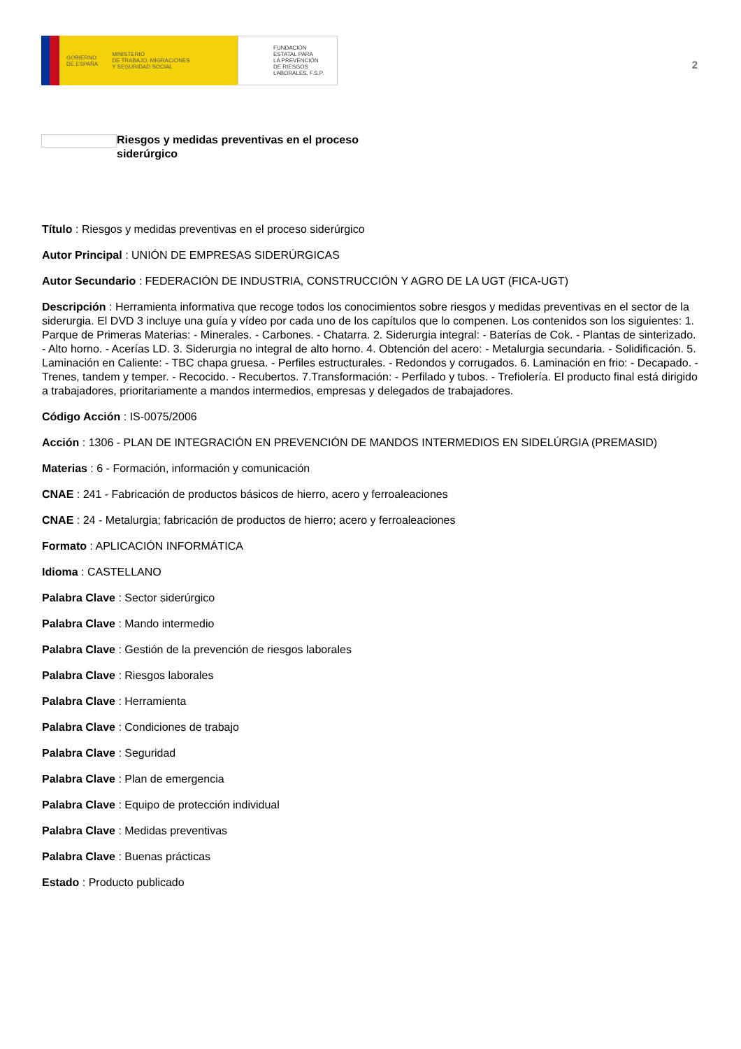GOBIERNO
DE ESPAÑA MINISTERIO
DE TRABAJO, MIGRACIONES
Y SEGURIDAD SOCIAL
FUNDACIÓN
ESTATAL PARA
LA PREVENCIÓN
DE RIESGOS
LABORALES, F.S.P.
2
Riesgos y medidas preventivas en el proceso
siderúrgico
Título : Riesgos y medidas preventivas en el proceso siderúrgico
Autor Principal : UNIÓN DE EMPRESAS SIDERÚRGICAS
Autor Secundario : FEDERACIÓN DE INDUSTRIA, CONSTRUCCIÓN Y AGRO DE LA UGT (FICA-UGT)
Descripción : Herramienta informativa que recoge todos los conocimientos sobre riesgos y medidas preventivas en el sector de la siderurgia. El DVD 3 incluye una guía y vídeo por cada uno de los capítulos que lo compenen. Los contenidos son los siguientes: 1. Parque de Primeras Materias: - Minerales. - Carbones. - Chatarra. 2. Siderurgia integral: - Baterías de Cok. - Plantas de sinterizado. - Alto horno. - Acerías LD. 3. Siderurgia no integral de alto horno. 4. Obtención del acero: - Metalurgia secundaria. - Solidificación. 5. Laminación en Caliente: - TBC chapa gruesa. - Perfiles estructurales. - Redondos y corrugados. 6. Laminación en frio: - Decapado. - Trenes, tandem y temper. - Recocido. - Recubertos. 7.Transformación: - Perfilado y tubos. - Trefiolería. El producto final está dirigido a trabajadores, prioritariamente a mandos intermedios, empresas y delegados de trabajadores.
Código Acción : IS-0075/2006
Acción : 1306 - PLAN DE INTEGRACIÓN EN PREVENCIÓN DE MANDOS INTERMEDIOS EN SIDELÚRGIA (PREMASID)
Materias : 6 - Formación, información y comunicación
CNAE : 241 - Fabricación de productos básicos de hierro, acero y ferroaleaciones
CNAE : 24 - Metalurgia; fabricación de productos de hierro; acero y ferroaleaciones
Formato : APLICACIÓN INFORMÁTICA
Idioma : CASTELLANO
Palabra Clave : Sector siderúrgico
Palabra Clave : Mando intermedio
Palabra Clave : Gestión de la prevención de riesgos laborales
Palabra Clave : Riesgos laborales
Palabra Clave : Herramienta
Palabra Clave : Condiciones de trabajo
Palabra Clave : Seguridad
Palabra Clave : Plan de emergencia
Palabra Clave : Equipo de protección individual
Palabra Clave : Medidas preventivas
Palabra Clave : Buenas prácticas
Estado : Producto publicado